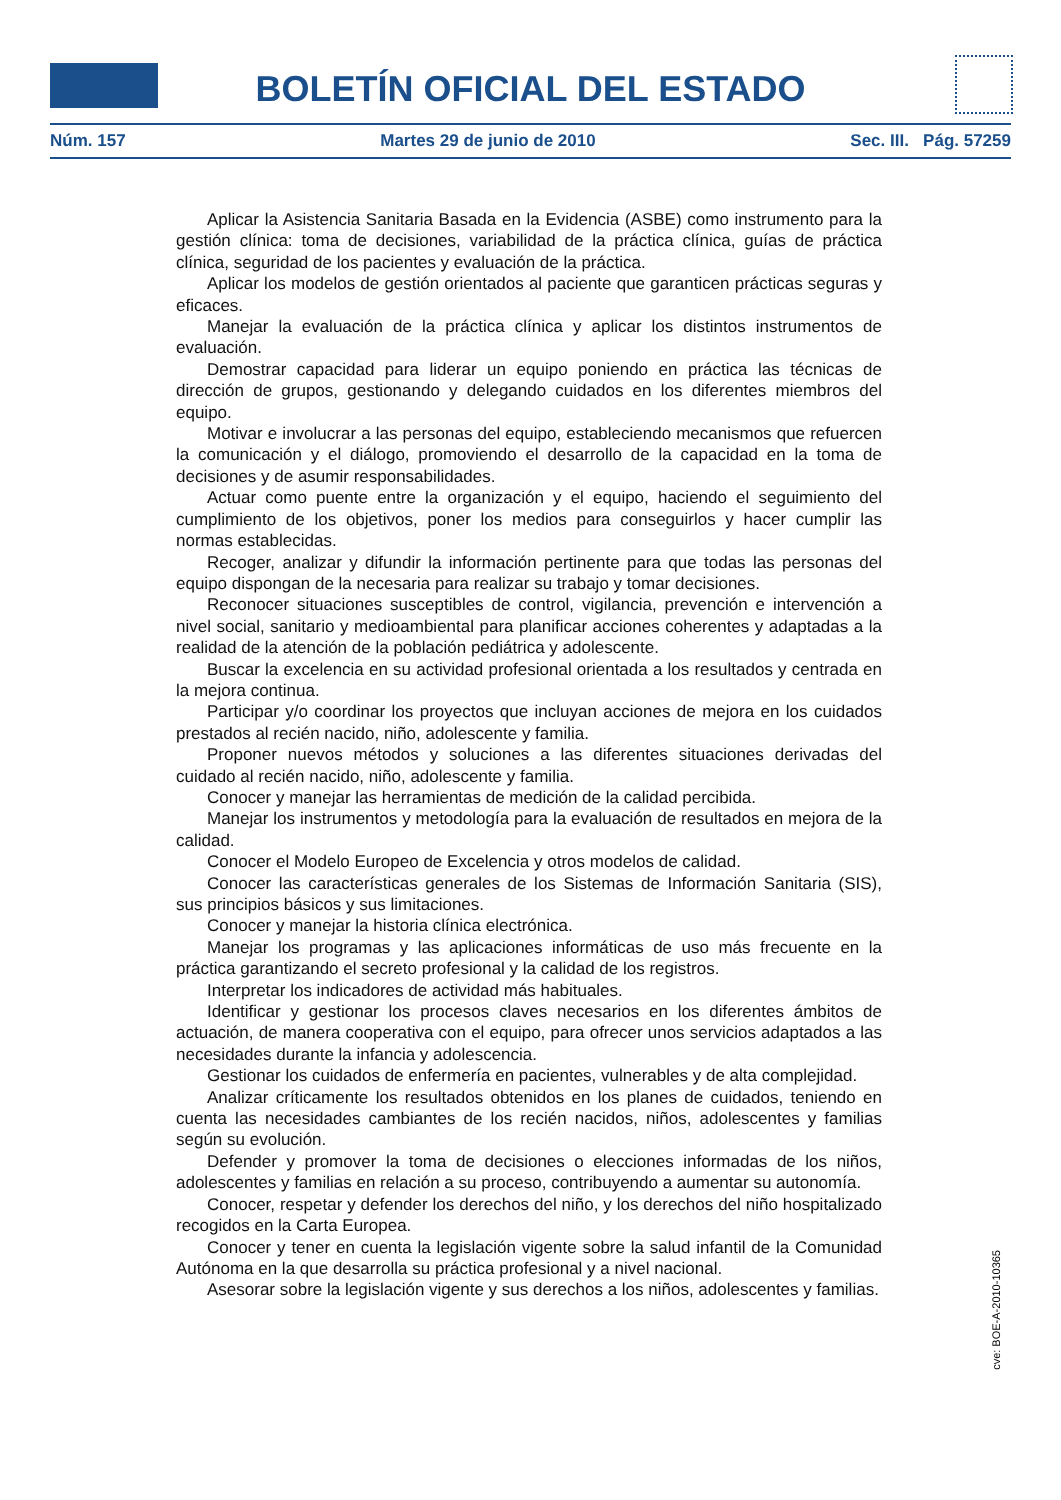BOLETÍN OFICIAL DEL ESTADO
Núm. 157 Martes 29 de junio de 2010 Sec. III. Pág. 57259
Aplicar la Asistencia Sanitaria Basada en la Evidencia (ASBE) como instrumento para la gestión clínica: toma de decisiones, variabilidad de la práctica clínica, guías de práctica clínica, seguridad de los pacientes y evaluación de la práctica.
Aplicar los modelos de gestión orientados al paciente que garanticen prácticas seguras y eficaces.
Manejar la evaluación de la práctica clínica y aplicar los distintos instrumentos de evaluación.
Demostrar capacidad para liderar un equipo poniendo en práctica las técnicas de dirección de grupos, gestionando y delegando cuidados en los diferentes miembros del equipo.
Motivar e involucrar a las personas del equipo, estableciendo mecanismos que refuercen la comunicación y el diálogo, promoviendo el desarrollo de la capacidad en la toma de decisiones y de asumir responsabilidades.
Actuar como puente entre la organización y el equipo, haciendo el seguimiento del cumplimiento de los objetivos, poner los medios para conseguirlos y hacer cumplir las normas establecidas.
Recoger, analizar y difundir la información pertinente para que todas las personas del equipo dispongan de la necesaria para realizar su trabajo y tomar decisiones.
Reconocer situaciones susceptibles de control, vigilancia, prevención e intervención a nivel social, sanitario y medioambiental para planificar acciones coherentes y adaptadas a la realidad de la atención de la población pediátrica y adolescente.
Buscar la excelencia en su actividad profesional orientada a los resultados y centrada en la mejora continua.
Participar y/o coordinar los proyectos que incluyan acciones de mejora en los cuidados prestados al recién nacido, niño, adolescente y familia.
Proponer nuevos métodos y soluciones a las diferentes situaciones derivadas del cuidado al recién nacido, niño, adolescente y familia.
Conocer y manejar las herramientas de medición de la calidad percibida.
Manejar los instrumentos y metodología para la evaluación de resultados en mejora de la calidad.
Conocer el Modelo Europeo de Excelencia y otros modelos de calidad.
Conocer las características generales de los Sistemas de Información Sanitaria (SIS), sus principios básicos y sus limitaciones.
Conocer y manejar la historia clínica electrónica.
Manejar los programas y las aplicaciones informáticas de uso más frecuente en la práctica garantizando el secreto profesional y la calidad de los registros.
Interpretar los indicadores de actividad más habituales.
Identificar y gestionar los procesos claves necesarios en los diferentes ámbitos de actuación, de manera cooperativa con el equipo, para ofrecer unos servicios adaptados a las necesidades durante la infancia y adolescencia.
Gestionar los cuidados de enfermería en pacientes, vulnerables y de alta complejidad.
Analizar críticamente los resultados obtenidos en los planes de cuidados, teniendo en cuenta las necesidades cambiantes de los recién nacidos, niños, adolescentes y familias según su evolución.
Defender y promover la toma de decisiones o elecciones informadas de los niños, adolescentes y familias en relación a su proceso, contribuyendo a aumentar su autonomía.
Conocer, respetar y defender los derechos del niño, y los derechos del niño hospitalizado recogidos en la Carta Europea.
Conocer y tener en cuenta la legislación vigente sobre la salud infantil de la Comunidad Autónoma en la que desarrolla su práctica profesional y a nivel nacional.
Asesorar sobre la legislación vigente y sus derechos a los niños, adolescentes y familias.
cve: BOE-A-2010-10365